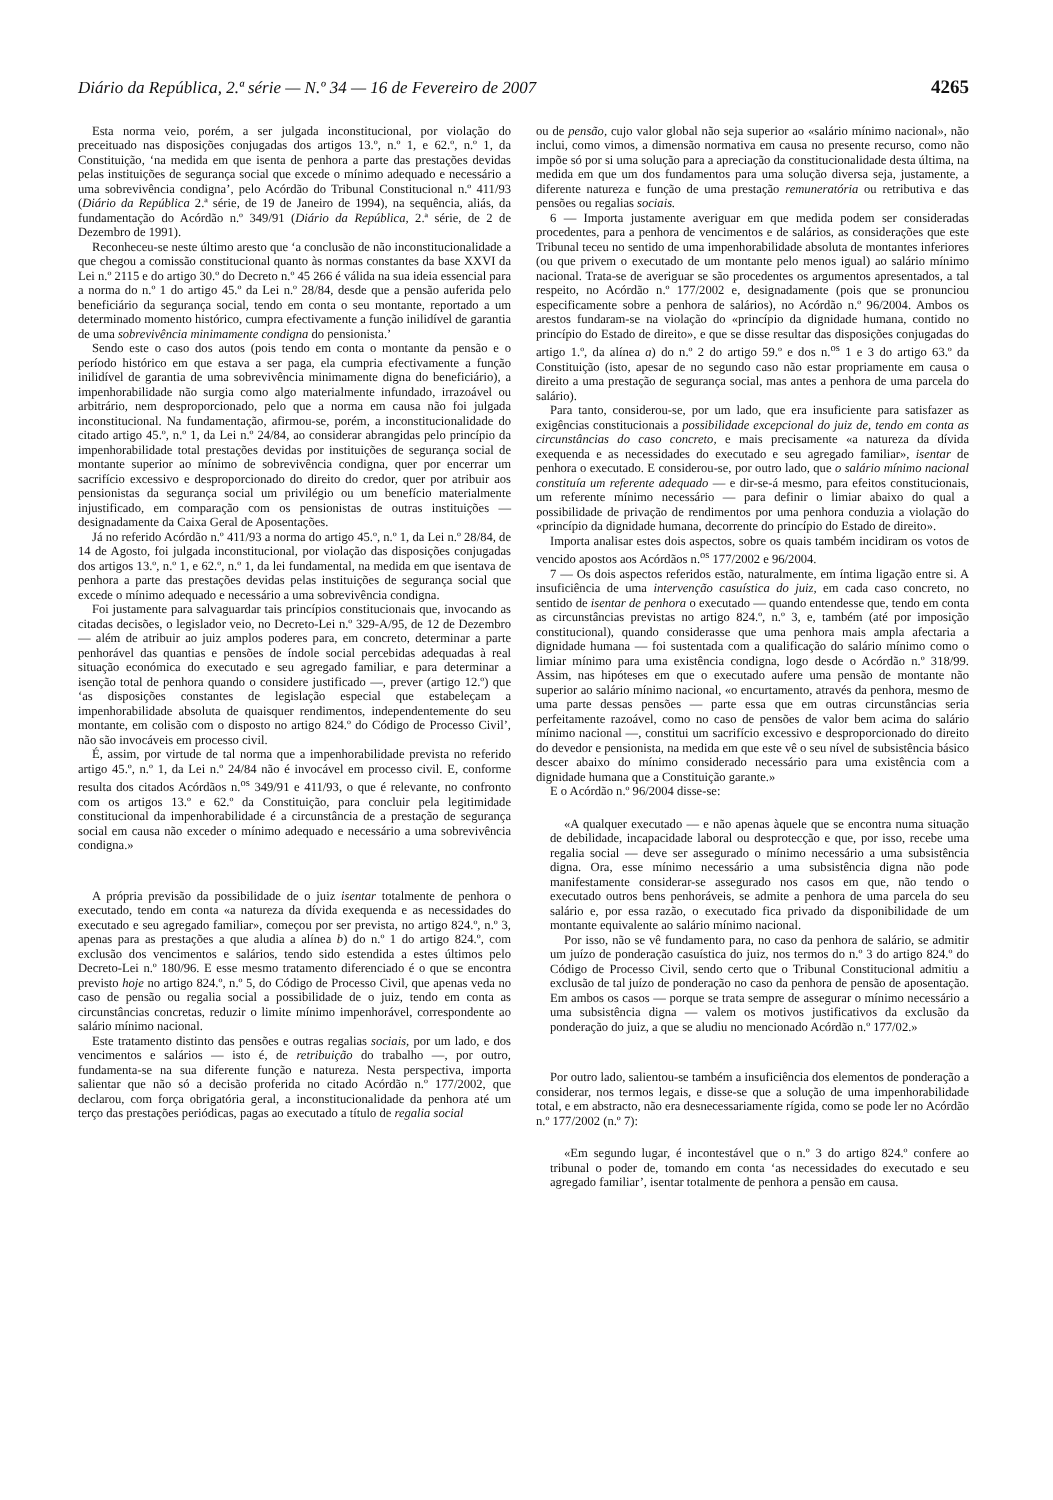Diário da República, 2.ª série — N.º 34 — 16 de Fevereiro de 2007 4265
Esta norma veio, porém, a ser julgada inconstitucional, por violação do preceituado nas disposições conjugadas dos artigos 13.º, n.º 1, e 62.º, n.º 1, da Constituição, ‘na medida em que isenta de penhora a parte das prestações devidas pelas instituições de segurança social que excede o mínimo adequado e necessário a uma sobrevivência condigna’, pelo Acórdão do Tribunal Constitucional n.º 411/93 (Diário da República 2.ª série, de 19 de Janeiro de 1994), na sequência, aliás, da fundamentação do Acórdão n.º 349/91 (Diário da República, 2.ª série, de 2 de Dezembro de 1991).
Reconheceu-se neste último aresto que ‘a conclusão de não inconstitucionalidade a que chegou a comissão constitucional quanto às normas constantes da base XXVI da Lei n.º 2115 e do artigo 30.º do Decreto n.º 45 266 é válida na sua ideia essencial para a norma do n.º 1 do artigo 45.º da Lei n.º 28/84, desde que a pensão auferida pelo beneficiário da segurança social, tendo em conta o seu montante, reportado a um determinado momento histórico, cumpra efectivamente a função inilidível de garantia de uma sobrevivência minimamente condigna do pensionista.’
Sendo este o caso dos autos (pois tendo em conta o montante da pensão e o período histórico em que estava a ser paga, ela cumpria efectivamente a função inilidível de garantia de uma sobrevivência minimamente digna do beneficiário), a impenhorabilidade não surgia como algo materialmente infundado, irrazoável ou arbitrário, nem desproporcionado, pelo que a norma em causa não foi julgada inconstitucional. Na fundamentação, afirmou-se, porém, a inconstitucionalidade do citado artigo 45.º, n.º 1, da Lei n.º 24/84, ao considerar abrangidas pelo princípio da impenhorabilidade total prestações devidas por instituições de segurança social de montante superior ao mínimo de sobrevivência condigna, quer por encerrar um sacrifício excessivo e desproporcionado do direito do credor, quer por atribuir aos pensionistas da segurança social um privilégio ou um benefício materialmente injustificado, em comparação com os pensionistas de outras instituições — designadamente da Caixa Geral de Aposentações.
Já no referido Acórdão n.º 411/93 a norma do artigo 45.º, n.º 1, da Lei n.º 28/84, de 14 de Agosto, foi julgada inconstitucional, por violação das disposições conjugadas dos artigos 13.º, n.º 1, e 62.º, n.º 1, da lei fundamental, na medida em que isentava de penhora a parte das prestações devidas pelas instituições de segurança social que excede o mínimo adequado e necessário a uma sobrevivência condigna.
Foi justamente para salvaguardar tais princípios constitucionais que, invocando as citadas decisões, o legislador veio, no Decreto-Lei n.º 329-A/95, de 12 de Dezembro — além de atribuir ao juiz amplos poderes para, em concreto, determinar a parte penhorável das quantias e pensões de índole social percebidas adequadas à real situação económica do executado e seu agregado familiar, e para determinar a isenção total de penhora quando o considere justificado —, prever (artigo 12.º) que ‘as disposições constantes de legislação especial que estabeleçam a impenhorabilidade absoluta de quaisquer rendimentos, independentemente do seu montante, em colisão com o disposto no artigo 824.º do Código de Processo Civil’, não são invocáveis em processo civil.
É, assim, por virtude de tal norma que a impenhorabilidade prevista no referido artigo 45.º, n.º 1, da Lei n.º 24/84 não é invocável em processo civil. E, conforme resulta dos citados Acórdãos n.<sup>os</sup> 349/91 e 411/93, o que é relevante, no confronto com os artigos 13.º e 62.º da Constituição, para concluir pela legitimidade constitucional da impenhorabilidade é a circunstância de a prestação de segurança social em causa não exceder o mínimo adequado e necessário a uma sobrevivência condigna.»
A própria previsão da possibilidade de o juiz isentar totalmente de penhora o executado, tendo em conta «a natureza da dívida exequenda e as necessidades do executado e seu agregado familiar», começou por ser prevista, no artigo 824.º, n.º 3, apenas para as prestações a que aludia a alínea b) do n.º 1 do artigo 824.º, com exclusão dos vencimentos e salários, tendo sido estendida a estes últimos pelo Decreto-Lei n.º 180/96. E esse mesmo tratamento diferenciado é o que se encontra previsto hoje no artigo 824.º, n.º 5, do Código de Processo Civil, que apenas veda no caso de pensão ou regalia social a possibilidade de o juiz, tendo em conta as circunstâncias concretas, reduzir o limite mínimo impenhorável, correspondente ao salário mínimo nacional.
Este tratamento distinto das pensões e outras regalias sociais, por um lado, e dos vencimentos e salários — isto é, de retribuição do trabalho —, por outro, fundamenta-se na sua diferente função e natureza. Nesta perspectiva, importa salientar que não só a decisão proferida no citado Acórdão n.º 177/2002, que declarou, com força obrigatória geral, a inconstitucionalidade da penhora até um terço das prestações periódicas, pagas ao executado a título de regalia social
ou de pensão, cujo valor global não seja superior ao «salário mínimo nacional», não inclui, como vimos, a dimensão normativa em causa no presente recurso, como não impõe só por si uma solução para a apreciação da constitucionalidade desta última, na medida em que um dos fundamentos para uma solução diversa seja, justamente, a diferente natureza e função de uma prestação remuneratória ou retributiva e das pensões ou regalias sociais.
6 — Importa justamente averiguar em que medida podem ser consideradas procedentes, para a penhora de vencimentos e de salários, as considerações que este Tribunal teceu no sentido de uma impenhorabilidade absoluta de montantes inferiores (ou que privem o executado de um montante pelo menos igual) ao salário mínimo nacional. Trata-se de averiguar se são procedentes os argumentos apresentados, a tal respeito, no Acórdão n.º 177/2002 e, designadamente (pois que se pronunciou especificamente sobre a penhora de salários), no Acórdão n.º 96/2004. Ambos os arestos fundaram-se na violação do «princípio da dignidade humana, contido no princípio do Estado de direito», e que se disse resultar das disposições conjugadas do artigo 1.º, da alínea a) do n.º 2 do artigo 59.º e dos n.<sup>os</sup> 1 e 3 do artigo 63.º da Constituição (isto, apesar de no segundo caso não estar propriamente em causa o direito a uma prestação de segurança social, mas antes a penhora de uma parcela do salário).
Para tanto, considerou-se, por um lado, que era insuficiente para satisfazer as exigências constitucionais a possibilidade excepcional do juiz de, tendo em conta as circunstâncias do caso concreto, e mais precisamente «a natureza da dívida exequenda e as necessidades do executado e seu agregado familiar», isentar de penhora o executado. E considerou-se, por outro lado, que o salário mínimo nacional constituía um referente adequado — e dir-se-á mesmo, para efeitos constitucionais, um referente mínimo necessário — para definir o limiar abaixo do qual a possibilidade de privação de rendimentos por uma penhora conduzia a violação do «princípio da dignidade humana, decorrente do princípio do Estado de direito».
Importa analisar estes dois aspectos, sobre os quais também incidiram os votos de vencido apostos aos Acórdãos n.<sup>os</sup> 177/2002 e 96/2004.
7 — Os dois aspectos referidos estão, naturalmente, em íntima ligação entre si. A insuficiência de uma intervenção casuística do juiz, em cada caso concreto, no sentido de isentar de penhora o executado — quando entendesse que, tendo em conta as circunstâncias previstas no artigo 824.º, n.º 3, e, também (até por imposição constitucional), quando considerasse que uma penhora mais ampla afectaria a dignidade humana — foi sustentada com a qualificação do salário mínimo como o limiar mínimo para uma existência condigna, logo desde o Acórdão n.º 318/99. Assim, nas hipóteses em que o executado aufere uma pensão de montante não superior ao salário mínimo nacional, «o encurtamento, através da penhora, mesmo de uma parte dessas pensões — parte essa que em outras circunstâncias seria perfeitamente razoável, como no caso de pensões de valor bem acima do salário mínimo nacional —, constitui um sacrifício excessivo e desproporcionado do direito do devedor e pensionista, na medida em que este vê o seu nível de subsistência básico descer abaixo do mínimo considerado necessário para uma existência com a dignidade humana que a Constituição garante.»
E o Acórdão n.º 96/2004 disse-se:
«A qualquer executado — e não apenas àquele que se encontra numa situação de debilidade, incapacidade laboral ou desprotecção e que, por isso, recebe uma regalia social — deve ser assegurado o mínimo necessário a uma subsistência digna. Ora, esse mínimo necessário a uma subsistência digna não pode manifestamente considerar-se assegurado nos casos em que, não tendo o executado outros bens penhoráveis, se admite a penhora de uma parcela do seu salário e, por essa razão, o executado fica privado da disponibilidade de um montante equivalente ao salário mínimo nacional.
Por isso, não se vê fundamento para, no caso da penhora de salário, se admitir um juízo de ponderação casuística do juiz, nos termos do n.º 3 do artigo 824.º do Código de Processo Civil, sendo certo que o Tribunal Constitucional admitiu a exclusão de tal juízo de ponderação no caso da penhora de pensão de aposentação. Em ambos os casos — porque se trata sempre de assegurar o mínimo necessário a uma subsistência digna — valem os motivos justificativos da exclusão da ponderação do juiz, a que se aludiu no mencionado Acórdão n.º 177/02.»
Por outro lado, salientou-se também a insuficiência dos elementos de ponderação a considerar, nos termos legais, e disse-se que a solução de uma impenhorabilidade total, e em abstracto, não era desnecessariamente rígida, como se pode ler no Acórdão n.º 177/2002 (n.º 7):
«Em segundo lugar, é incontestável que o n.º 3 do artigo 824.º confere ao tribunal o poder de, tomando em conta ‘as necessidades do executado e seu agregado familiar’, isentar totalmente de penhora a pensão em causa.